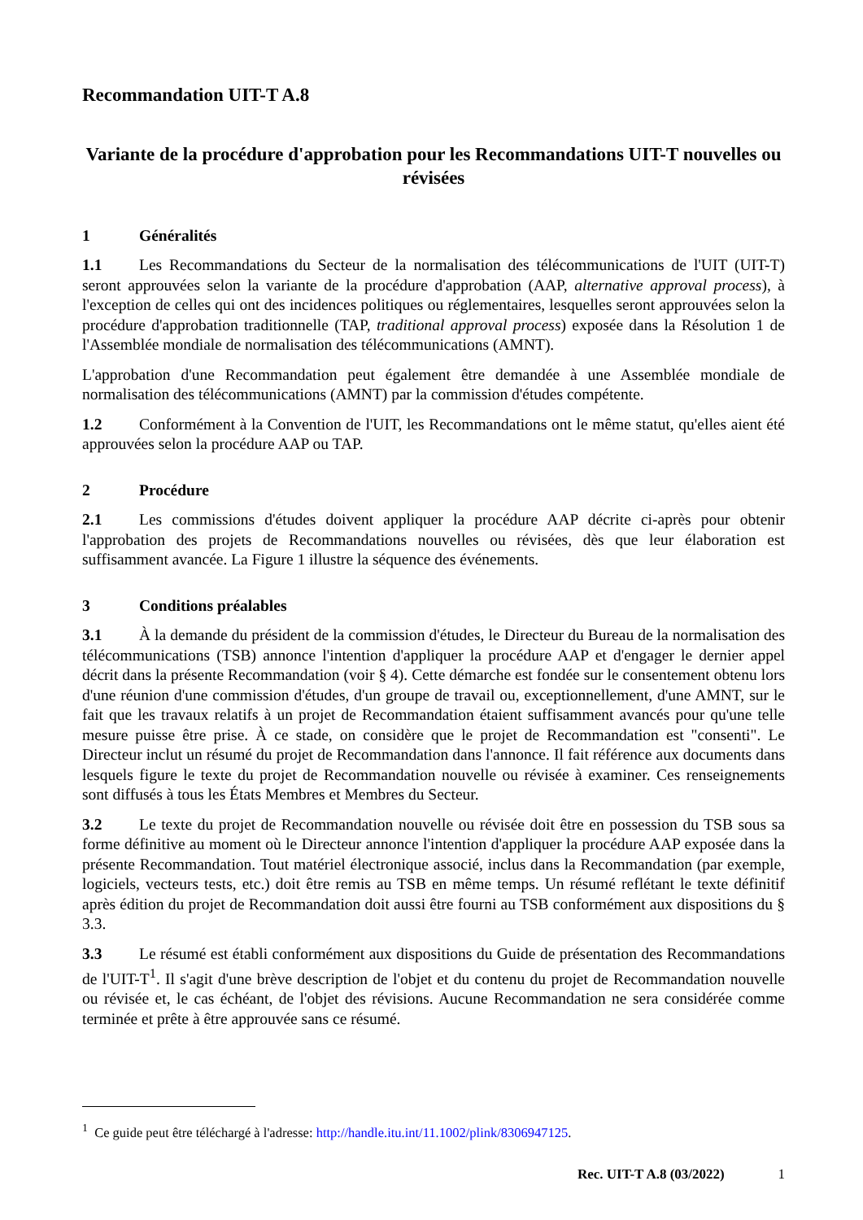Recommandation UIT-T A.8
Variante de la procédure d'approbation pour les Recommandations UIT-T nouvelles ou révisées
1 Généralités
1.1 Les Recommandations du Secteur de la normalisation des télécommunications de l'UIT (UIT-T) seront approuvées selon la variante de la procédure d'approbation (AAP, alternative approval process), à l'exception de celles qui ont des incidences politiques ou réglementaires, lesquelles seront approuvées selon la procédure d'approbation traditionnelle (TAP, traditional approval process) exposée dans la Résolution 1 de l'Assemblée mondiale de normalisation des télécommunications (AMNT).
L'approbation d'une Recommandation peut également être demandée à une Assemblée mondiale de normalisation des télécommunications (AMNT) par la commission d'études compétente.
1.2 Conformément à la Convention de l'UIT, les Recommandations ont le même statut, qu'elles aient été approuvées selon la procédure AAP ou TAP.
2 Procédure
2.1 Les commissions d'études doivent appliquer la procédure AAP décrite ci-après pour obtenir l'approbation des projets de Recommandations nouvelles ou révisées, dès que leur élaboration est suffisamment avancée. La Figure 1 illustre la séquence des événements.
3 Conditions préalables
3.1 À la demande du président de la commission d'études, le Directeur du Bureau de la normalisation des télécommunications (TSB) annonce l'intention d'appliquer la procédure AAP et d'engager le dernier appel décrit dans la présente Recommandation (voir § 4). Cette démarche est fondée sur le consentement obtenu lors d'une réunion d'une commission d'études, d'un groupe de travail ou, exceptionnellement, d'une AMNT, sur le fait que les travaux relatifs à un projet de Recommandation étaient suffisamment avancés pour qu'une telle mesure puisse être prise. À ce stade, on considère que le projet de Recommandation est "consenti". Le Directeur inclut un résumé du projet de Recommandation dans l'annonce. Il fait référence aux documents dans lesquels figure le texte du projet de Recommandation nouvelle ou révisée à examiner. Ces renseignements sont diffusés à tous les États Membres et Membres du Secteur.
3.2 Le texte du projet de Recommandation nouvelle ou révisée doit être en possession du TSB sous sa forme définitive au moment où le Directeur annonce l'intention d'appliquer la procédure AAP exposée dans la présente Recommandation. Tout matériel électronique associé, inclus dans la Recommandation (par exemple, logiciels, vecteurs tests, etc.) doit être remis au TSB en même temps. Un résumé reflétant le texte définitif après édition du projet de Recommandation doit aussi être fourni au TSB conformément aux dispositions du § 3.3.
3.3 Le résumé est établi conformément aux dispositions du Guide de présentation des Recommandations de l'UIT-T<sup>1</sup>. Il s'agit d'une brève description de l'objet et du contenu du projet de Recommandation nouvelle ou révisée et, le cas échéant, de l'objet des révisions. Aucune Recommandation ne sera considérée comme terminée et prête à être approuvée sans ce résumé.
<sup>1</sup> Ce guide peut être téléchargé à l'adresse: http://handle.itu.int/11.1002/plink/8306947125.
Rec. UIT-T A.8 (03/2022) 1